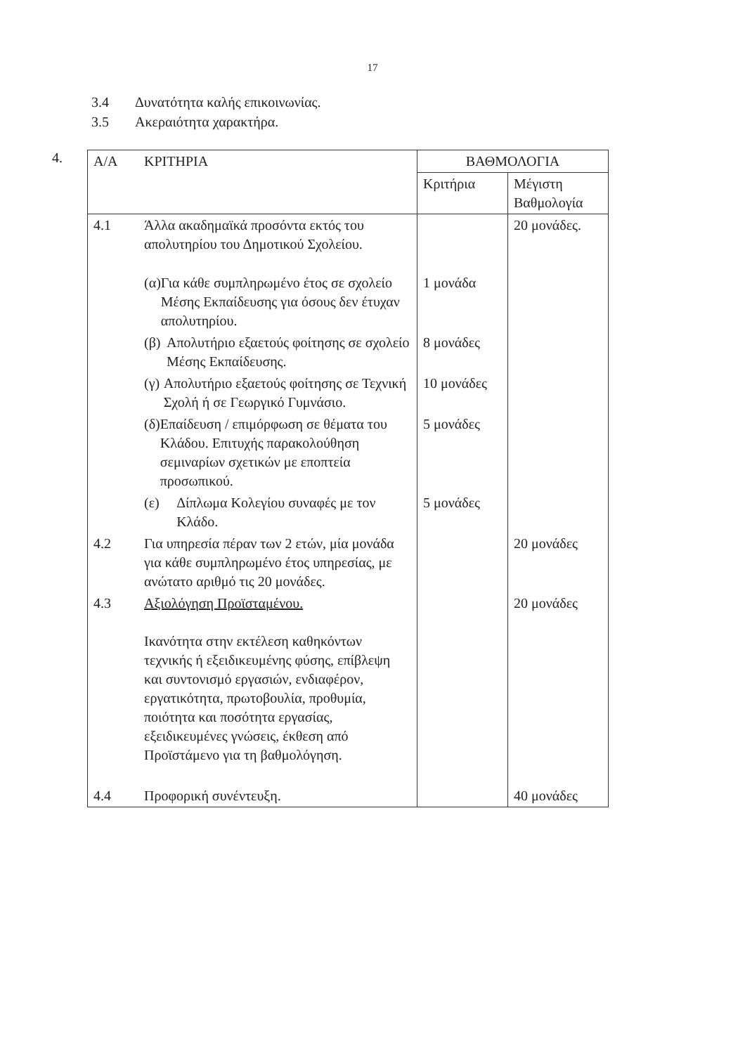17
3.4 Δυνατότητα καλής επικοινωνίας.
3.5 Ακεραιότητα χαρακτήρα.
4.
| Α/Α | ΚΡΙΤΗΡΙΑ | ΒΑΘΜΟΛΟΓΙΑ | |
| --- | --- | --- | --- |
| | | Κριτήρια | Μέγιστη Βαθμολογία |
| 4.1 | Άλλα ακαδημαϊκά προσόντα εκτός του απολυτηρίου του Δημοτικού Σχολείου. | | 20 μονάδες. |
| | (α) Για κάθε συμπληρωμένο έτος σε σχολείο Μέσης Εκπαίδευσης για όσους δεν έτυχαν απολυτηρίου. | 1 μονάδα | |
| | (β) Απολυτήριο εξαετούς φοίτησης σε σχολείο Μέσης Εκπαίδευσης. | 8 μονάδες | |
| | (γ) Απολυτήριο εξαετούς φοίτησης σε Τεχνική Σχολή ή σε Γεωργικό Γυμνάσιο. | 10 μονάδες | |
| | (δ) Επαίδευση / επιμόρφωση σε θέματα του Κλάδου. Επιτυχής παρακολούθηση σεμιναρίων σχετικών με εποπτεία προσωπικού. | 5 μονάδες | |
| | (ε) Δίπλωμα Κολεγίου συναφές με τον Κλάδο. | 5 μονάδες | |
| 4.2 | Για υπηρεσία πέραν των 2 ετών, μία μονάδα για κάθε συμπληρωμένο έτος υπηρεσίας, με ανώτατο αριθμό τις 20 μονάδες. | | 20 μονάδες |
| 4.3 | Αξιολόγηση Προϊσταμένου. Ικανότητα στην εκτέλεση καθηκόντων τεχνικής ή εξειδικευμένης φύσης, επίβλεψη και συντονισμό εργασιών, ενδιαφέρον, εργατικότητα, πρωτοβουλία, προθυμία, ποιότητα και ποσότητα εργασίας, εξειδικευμένες γνώσεις, έκθεση από Προϊστάμενο για τη βαθμολόγηση. | | 20 μονάδες |
| 4.4 | Προφορική συνέντευξη. | | 40 μονάδες |